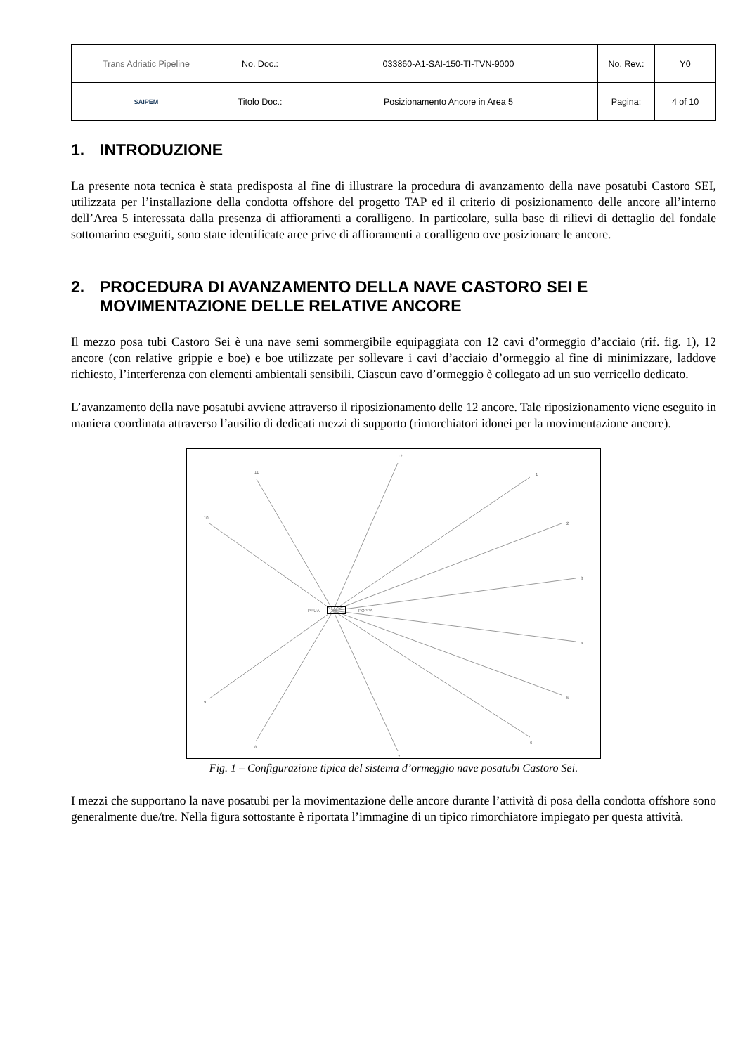| Trans Adriatic Pipeline | No. Doc.: | 033860-A1-SAI-150-TI-TVN-9000 | No. Rev.: | Y0 |
| SAIPEM | Titolo Doc.: | Posizionamento Ancore in Area 5 | Pagina: | 4 of 10 |
1. INTRODUZIONE
La presente nota tecnica è stata predisposta al fine di illustrare la procedura di avanzamento della nave posatubi Castoro SEI, utilizzata per l’installazione della condotta offshore del progetto TAP ed il criterio di posizionamento delle ancore all’interno dell’Area 5 interessata dalla presenza di affioramenti a coralligeno. In particolare, sulla base di rilievi di dettaglio del fondale sottomarino eseguiti, sono state identificate aree prive di affioramenti a coralligeno ove posizionare le ancore.
2. PROCEDURA DI AVANZAMENTO DELLA NAVE CASTORO SEI E MOVIMENTAZIONE DELLE RELATIVE ANCORE
Il mezzo posa tubi Castoro Sei è una nave semi sommergibile equipaggiata con 12 cavi d’ormeggio d’acciaio (rif. fig. 1), 12 ancore (con relative grippie e boe) e boe utilizzate per sollevare i cavi d’acciaio d’ormeggio al fine di minimizzare, laddove richiesto, l’interferenza con elementi ambientali sensibili. Ciascun cavo d’ormeggio è collegato ad un suo verricello dedicato.
L’avanzamento della nave posatubi avviene attraverso il riposizionamento delle 12 ancore. Tale riposizionamento viene eseguito in maniera coordinata attraverso l’ausilio di dedicati mezzi di supporto (rimorchiatori idonei per la movimentazione ancore).
12
1
2
3
4
5
6
7
8
9
10
11
PRUA
POPPA
Fig. 1 – Configurazione tipica del sistema d’ormeggio nave posatubi Castoro Sei.
I mezzi che supportano la nave posatubi per la movimentazione delle ancore durante l’attività di posa della condotta offshore sono generalmente due/tre. Nella figura sottostante è riportata l’immagine di un tipico rimorchiatore impiegato per questa attività.